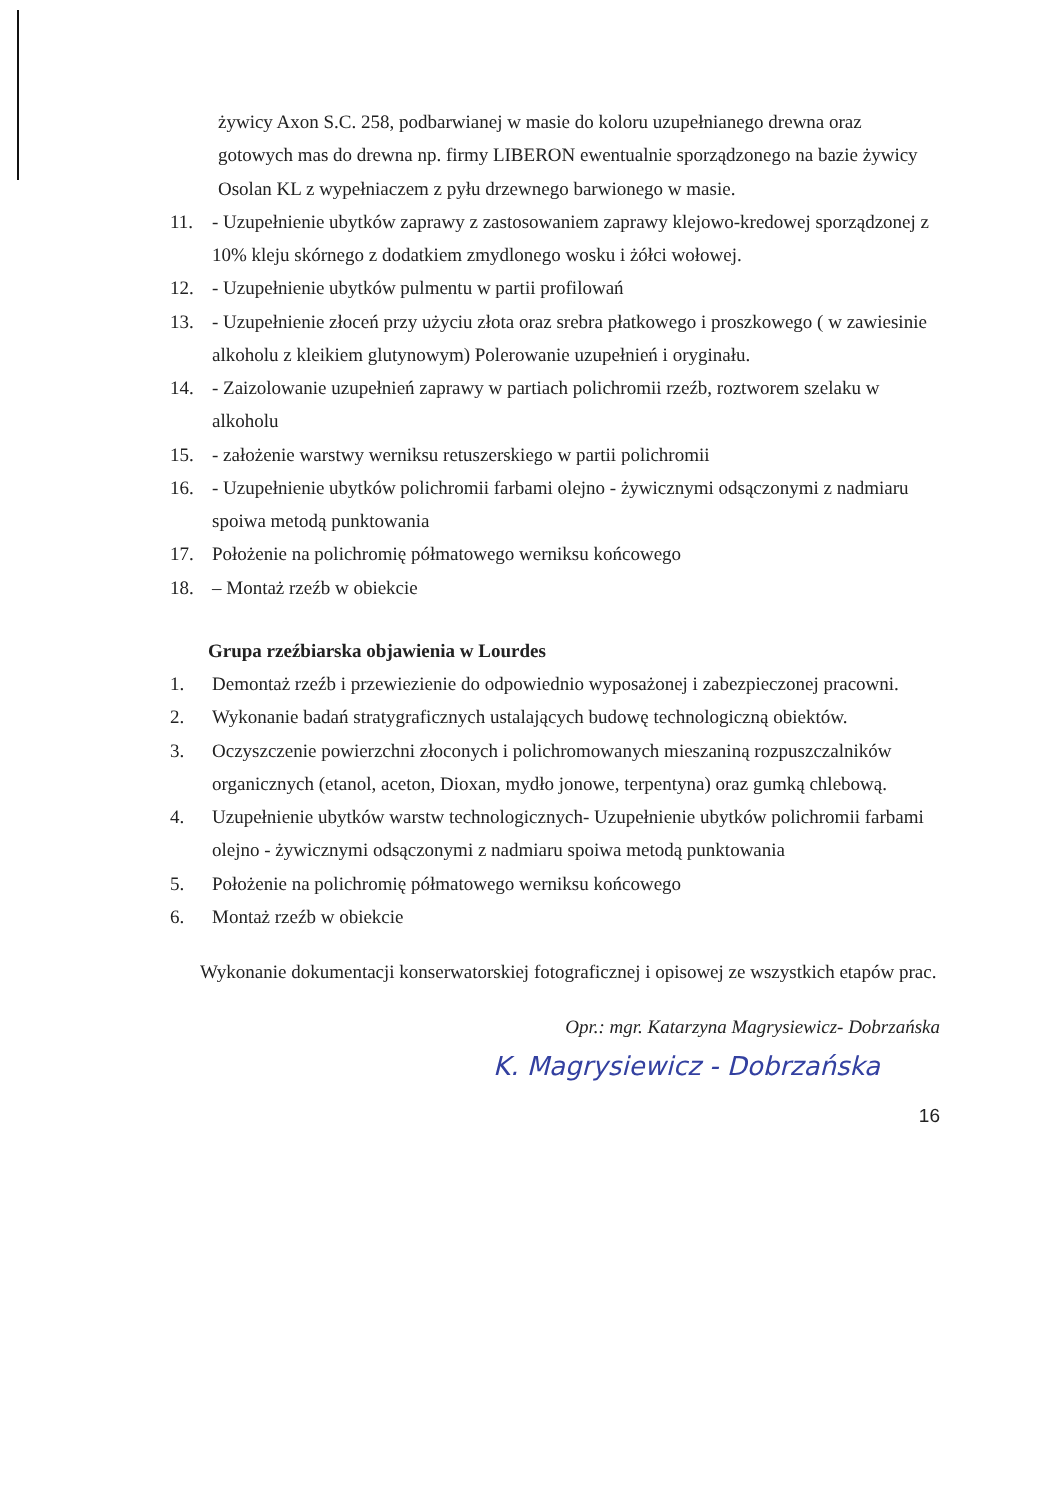żywicy Axon S.C. 258, podbarwianej w masie do koloru uzupełnianego drewna oraz gotowych mas do drewna np. firmy LIBERON ewentualnie sporządzonego na bazie żywicy Osolan KL z wypełniaczem z pyłu drzewnego barwionego w masie.
11. - Uzupełnienie ubytków zaprawy z zastosowaniem zaprawy klejowo-kredowej sporządzonej z 10% kleju skórnego z dodatkiem zmydlonego wosku i żółci wołowej.
12. - Uzupełnienie ubytków pulmentu w partii profilowań
13. - Uzupełnienie złoceń przy użyciu złota oraz srebra płatkowego i proszkowego ( w zawiesinie alkoholu z kleikiem glutynowym) Polerowanie uzupełnień i oryginału.
14. - Zaizolowanie uzupełnień zaprawy w partiach polichromii rzeźb, roztworem szelaku w alkoholu
15. - założenie warstwy werniksu retuszerskiego w partii polichromii
16. - Uzupełnienie ubytków polichromii farbami olejno - żywicznymi odsączonymi z nadmiaru spoiwa metodą punktowania
17. Położenie na polichromię półmatowego werniksu końcowego
18. – Montaż rzeźb w obiekcie
Grupa rzeźbiarska objawienia w Lourdes
1. Demontaż rzeźb i przewiezienie do odpowiednio wyposażonej i zabezpieczonej pracowni.
2. Wykonanie badań stratygraficznych ustalających budowę technologiczną obiektów.
3. Oczyszczenie powierzchni złoconych i polichromowanych mieszaniną rozpuszczalników organicznych (etanol, aceton, Dioxan, mydło jonowe, terpentyna) oraz gumką chlebową.
4. Uzupełnienie ubytków warstw technologicznych- Uzupełnienie ubytków polichromii farbami olejno - żywicznymi odsączonymi z nadmiaru spoiwa metodą punktowania
5. Położenie na polichromię półmatowego werniksu końcowego
6. Montaż rzeźb w obiekcie
Wykonanie dokumentacji konserwatorskiej fotograficznej i opisowej ze wszystkich etapów prac.
Opr.: mgr. Katarzyna Magrysiewicz- Dobrzańska
K. Magrysiewicz - Dobrzańska
16